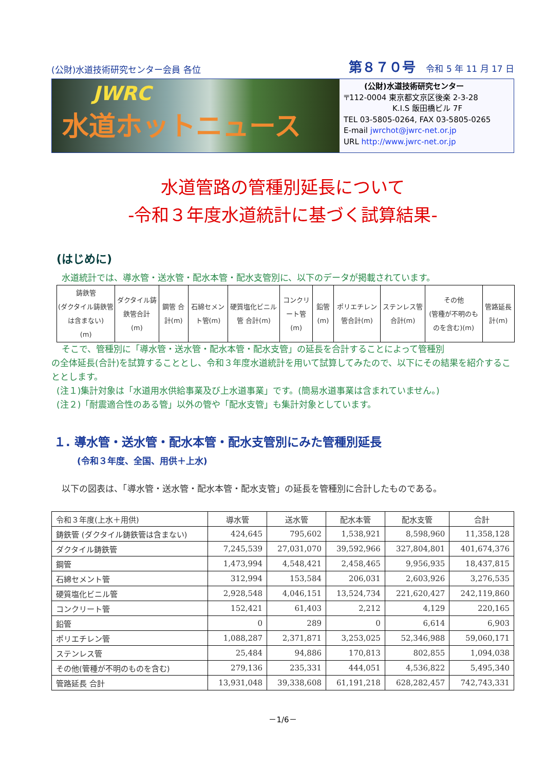(公財)水道技術研究センター会員 各位 第８７０号 令和 5 年 11 月 17 日
JWRC
水道ホットニュース
(公財)水道技術研究センター
〒112-0004 東京都文京区後楽 2-3-28
K.I.S 飯田橋ビル 7F
TEL 03-5805-0264, FAX 03-5805-0265
E-mail jwrchot@jwrc-net.or.jp
URL http://www.jwrc-net.or.jp
水道管路の管種別延長について
-令和３年度水道統計に基づく試算結果-
(はじめに)
水道統計では、導水管・送水管・配水本管・配水支管別に、以下のデータが掲載されています。
| 鋳鉄管 (ダクタイル鋳鉄管は含まない) (m) | ダクタイル鋳鉄管合計 (m) | 鋼管 合計(m) | 石綿セメント管(m) | 硬質塩化ビニル管 合計(m) | コンクリート管 (m) | 鉛管(m) | ポリエチレン管合計(m) | ステンレス管 合計(m) | その他 (管種が不明のものを含む)(m) | 管路延長計(m) |
そこで、管種別に「導水管・送水管・配水本管・配水支管」の延長を合計することによって管種別
の全体延長(合計)を試算することとし、令和３年度水道統計を用いて試算してみたので、以下にその結果を紹介することとします。
(注１)集計対象は「水道用水供給事業及び上水道事業」です。(簡易水道事業は含まれていません。)
(注２)「耐震適合性のある管」以外の管や「配水支管」も集計対象としています。
１. 導水管・送水管・配水本管・配水支管別にみた管種別延長
(令和３年度、全国、用供＋上水)
以下の図表は、「導水管・送水管・配水本管・配水支管」の延長を管種別に合計したものである。
| 令和３年度(上水＋用供) | 導水管 | 送水管 | 配水本管 | 配水支管 | 合計 |
| --- | --- | --- | --- | --- | --- |
| 鋳鉄管 (ダクタイル鋳鉄管は含まない) | 424,645 | 795,602 | 1,538,921 | 8,598,960 | 11,358,128 |
| ダクタイル鋳鉄管 | 7,245,539 | 27,031,070 | 39,592,966 | 327,804,801 | 401,674,376 |
| 鋼管 | 1,473,994 | 4,548,421 | 2,458,465 | 9,956,935 | 18,437,815 |
| 石綿セメント管 | 312,994 | 153,584 | 206,031 | 2,603,926 | 3,276,535 |
| 硬質塩化ビニル管 | 2,928,548 | 4,046,151 | 13,524,734 | 221,620,427 | 242,119,860 |
| コンクリート管 | 152,421 | 61,403 | 2,212 | 4,129 | 220,165 |
| 鉛管 | 0 | 289 | 0 | 6,614 | 6,903 |
| ポリエチレン管 | 1,088,287 | 2,371,871 | 3,253,025 | 52,346,988 | 59,060,171 |
| ステンレス管 | 25,484 | 94,886 | 170,813 | 802,855 | 1,094,038 |
| その他(管種が不明のものを含む) | 279,136 | 235,331 | 444,051 | 4,536,822 | 5,495,340 |
| 管路延長 合計 | 13,931,048 | 39,338,608 | 61,191,218 | 628,282,457 | 742,743,331 |
－1/6－